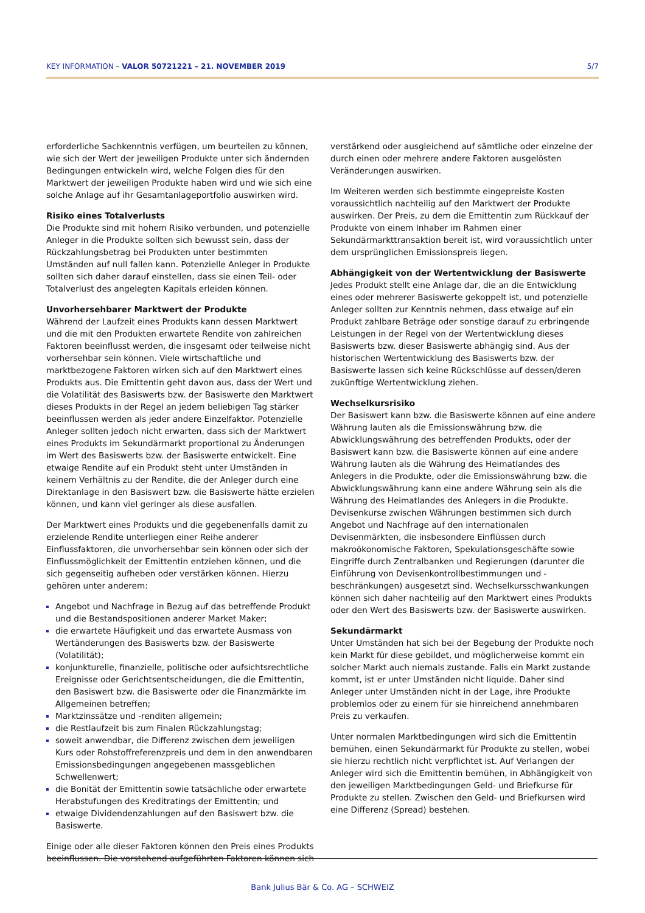KEY INFORMATION – VALOR 50721221 – 21. NOVEMBER 2019 5/7
erforderliche Sachkenntnis verfügen, um beurteilen zu können, wie sich der Wert der jeweiligen Produkte unter sich ändernden Bedingungen entwickeln wird, welche Folgen dies für den Marktwert der jeweiligen Produkte haben wird und wie sich eine solche Anlage auf ihr Gesamtanlageportfolio auswirken wird.
Risiko eines Totalverlusts
Die Produkte sind mit hohem Risiko verbunden, und potenzielle Anleger in die Produkte sollten sich bewusst sein, dass der Rückzahlungsbetrag bei Produkten unter bestimmten Umständen auf null fallen kann. Potenzielle Anleger in Produkte sollten sich daher darauf einstellen, dass sie einen Teil- oder Totalverlust des angelegten Kapitals erleiden können.
Unvorhersehbarer Marktwert der Produkte
Während der Laufzeit eines Produkts kann dessen Marktwert und die mit den Produkten erwartete Rendite von zahlreichen Faktoren beeinflusst werden, die insgesamt oder teilweise nicht vorhersehbar sein können. Viele wirtschaftliche und marktbezogene Faktoren wirken sich auf den Marktwert eines Produkts aus. Die Emittentin geht davon aus, dass der Wert und die Volatilität des Basiswerts bzw. der Basiswerte den Marktwert dieses Produkts in der Regel an jedem beliebigen Tag stärker beeinflussen werden als jeder andere Einzelfaktor. Potenzielle Anleger sollten jedoch nicht erwarten, dass sich der Marktwert eines Produkts im Sekundärmarkt proportional zu Änderungen im Wert des Basiswerts bzw. der Basiswerte entwickelt. Eine etwaige Rendite auf ein Produkt steht unter Umständen in keinem Verhältnis zu der Rendite, die der Anleger durch eine Direktanlage in den Basiswert bzw. die Basiswerte hätte erzielen können, und kann viel geringer als diese ausfallen.
Der Marktwert eines Produkts und die gegebenenfalls damit zu erzielende Rendite unterliegen einer Reihe anderer Einflussfaktoren, die unvorhersehbar sein können oder sich der Einflussmöglichkeit der Emittentin entziehen können, und die sich gegenseitig aufheben oder verstärken können. Hierzu gehören unter anderem:
Angebot und Nachfrage in Bezug auf das betreffende Produkt und die Bestandspositionen anderer Market Maker;
die erwartete Häufigkeit und das erwartete Ausmass von Wertänderungen des Basiswerts bzw. der Basiswerte (Volatilität);
konjunkturelle, finanzielle, politische oder aufsichtsrechtliche Ereignisse oder Gerichtsentscheidungen, die die Emittentin, den Basiswert bzw. die Basiswerte oder die Finanzmärkte im Allgemeinen betreffen;
Marktzinssätze und -renditen allgemein;
die Restlaufzeit bis zum Finalen Rückzahlungstag;
soweit anwendbar, die Differenz zwischen dem jeweiligen Kurs oder Rohstoffreferenzpreis und dem in den anwendbaren Emissionsbedingungen angegebenen massgeblichen Schwellenwert;
die Bonität der Emittentin sowie tatsächliche oder erwartete Herabstufungen des Kreditratings der Emittentin; und
etwaige Dividendenzahlungen auf den Basiswert bzw. die Basiswerte.
Einige oder alle dieser Faktoren können den Preis eines Produkts beeinflussen. Die vorstehend aufgeführten Faktoren können sich
verstärkend oder ausgleichend auf sämtliche oder einzelne der durch einen oder mehrere andere Faktoren ausgelösten Veränderungen auswirken.
Im Weiteren werden sich bestimmte eingepreiste Kosten voraussichtlich nachteilig auf den Marktwert der Produkte auswirken. Der Preis, zu dem die Emittentin zum Rückkauf der Produkte von einem Inhaber im Rahmen einer Sekundärmarkttransaktion bereit ist, wird voraussichtlich unter dem ursprünglichen Emissionspreis liegen.
Abhängigkeit von der Wertentwicklung der Basiswerte
Jedes Produkt stellt eine Anlage dar, die an die Entwicklung eines oder mehrerer Basiswerte gekoppelt ist, und potenzielle Anleger sollten zur Kenntnis nehmen, dass etwaige auf ein Produkt zahlbare Beträge oder sonstige darauf zu erbringende Leistungen in der Regel von der Wertentwicklung dieses Basiswerts bzw. dieser Basiswerte abhängig sind. Aus der historischen Wertentwicklung des Basiswerts bzw. der Basiswerte lassen sich keine Rückschlüsse auf dessen/deren zukünftige Wertentwicklung ziehen.
Wechselkursrisiko
Der Basiswert kann bzw. die Basiswerte können auf eine andere Währung lauten als die Emissionswährung bzw. die Abwicklungswährung des betreffenden Produkts, oder der Basiswert kann bzw. die Basiswerte können auf eine andere Währung lauten als die Währung des Heimatlandes des Anlegers in die Produkte, oder die Emissionswährung bzw. die Abwicklungswährung kann eine andere Währung sein als die Währung des Heimatlandes des Anlegers in die Produkte. Devisenkurse zwischen Währungen bestimmen sich durch Angebot und Nachfrage auf den internationalen Devisenmärkten, die insbesondere Einflüssen durch makroökonomische Faktoren, Spekulationsgeschäfte sowie Eingriffe durch Zentralbanken und Regierungen (darunter die Einführung von Devisenkontrollbestimmungen und -beschränkungen) ausgesetzt sind. Wechselkursschwankungen können sich daher nachteilig auf den Marktwert eines Produkts oder den Wert des Basiswerts bzw. der Basiswerte auswirken.
Sekundärmarkt
Unter Umständen hat sich bei der Begebung der Produkte noch kein Markt für diese gebildet, und möglicherweise kommt ein solcher Markt auch niemals zustande. Falls ein Markt zustande kommt, ist er unter Umständen nicht liquide. Daher sind Anleger unter Umständen nicht in der Lage, ihre Produkte problemlos oder zu einem für sie hinreichend annehmbaren Preis zu verkaufen.
Unter normalen Marktbedingungen wird sich die Emittentin bemühen, einen Sekundärmarkt für Produkte zu stellen, wobei sie hierzu rechtlich nicht verpflichtet ist. Auf Verlangen der Anleger wird sich die Emittentin bemühen, in Abhängigkeit von den jeweiligen Marktbedingungen Geld- und Briefkurse für Produkte zu stellen. Zwischen den Geld- und Briefkursen wird eine Differenz (Spread) bestehen.
Bank Julius Bär & Co. AG – SCHWEIZ